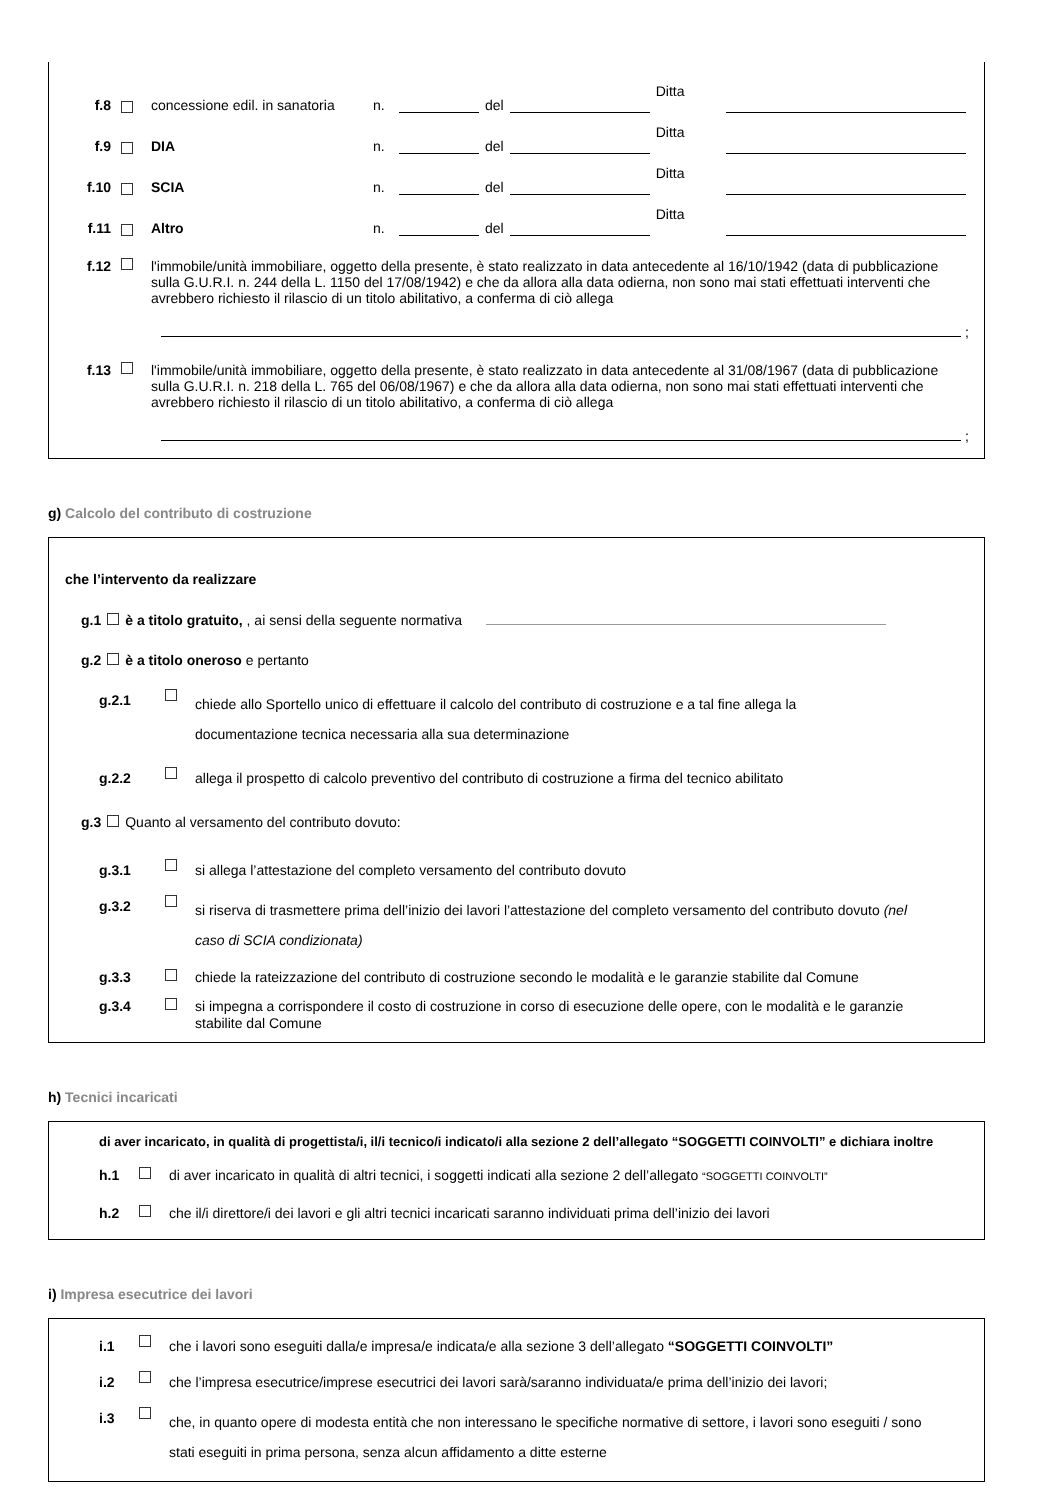f.8 concessione edil. in sanatoria n. del Ditta
f.9 DIA n. del Ditta
f.10 SCIA n. del Ditta
f.11 Altro n. del Ditta
f.12 l'immobile/unità immobiliare, oggetto della presente, è stato realizzato in data antecedente al 16/10/1942 (data di pubblicazione sulla G.U.R.I. n. 244 della L. 1150 del 17/08/1942) e che da allora alla data odierna, non sono mai stati effettuati interventi che avrebbero richiesto il rilascio di un titolo abilitativo, a conferma di ciò allega
;
f.13 l'immobile/unità immobiliare, oggetto della presente, è stato realizzato in data antecedente al 31/08/1967 (data di pubblicazione sulla G.U.R.I. n. 218 della L. 765 del 06/08/1967) e che da allora alla data odierna, non sono mai stati effettuati interventi che avrebbero richiesto il rilascio di un titolo abilitativo, a conferma di ciò allega
;
g) Calcolo del contributo di costruzione
che l’intervento da realizzare
g.1 è a titolo gratuito, , ai sensi della seguente normativa
g.2 è a titolo oneroso e pertanto
g.2.1
chiede allo Sportello unico di effettuare il calcolo del contributo di costruzione e a tal fine allega la documentazione tecnica necessaria alla sua determinazione
g.2.2 allega il prospetto di calcolo preventivo del contributo di costruzione a firma del tecnico abilitato
g.3 Quanto al versamento del contributo dovuto:
g.3.1 si allega l’attestazione del completo versamento del contributo dovuto
g.3.2
si riserva di trasmettere prima dell’inizio dei lavori l’attestazione del completo versamento del contributo dovuto (nel caso di SCIA condizionata)
g.3.3 chiede la rateizzazione del contributo di costruzione secondo le modalità e le garanzie stabilite dal Comune
g.3.4 si impegna a corrispondere il costo di costruzione in corso di esecuzione delle opere, con le modalità e le garanzie stabilite dal Comune
h) Tecnici incaricati
di aver incaricato, in qualità di progettista/i, il/i tecnico/i indicato/i alla sezione 2 dell’allegato “SOGGETTI COINVOLTI” e dichiara inoltre
h.1 di aver incaricato in qualità di altri tecnici, i soggetti indicati alla sezione 2 dell’allegato “SOGGETTI COINVOLTI”
h.2 che il/i direttore/i dei lavori e gli altri tecnici incaricati saranno individuati prima dell’inizio dei lavori
i) Impresa esecutrice dei lavori
i.1 che i lavori sono eseguiti dalla/e impresa/e indicata/e alla sezione 3 dell’allegato “SOGGETTI COINVOLTI”
i.2 che l’impresa esecutrice/imprese esecutrici dei lavori sarà/saranno individuata/e prima dell’inizio dei lavori;
i.3
che, in quanto opere di modesta entità che non interessano le specifiche normative di settore, i lavori sono eseguiti / sono stati eseguiti in prima persona, senza alcun affidamento a ditte esterne